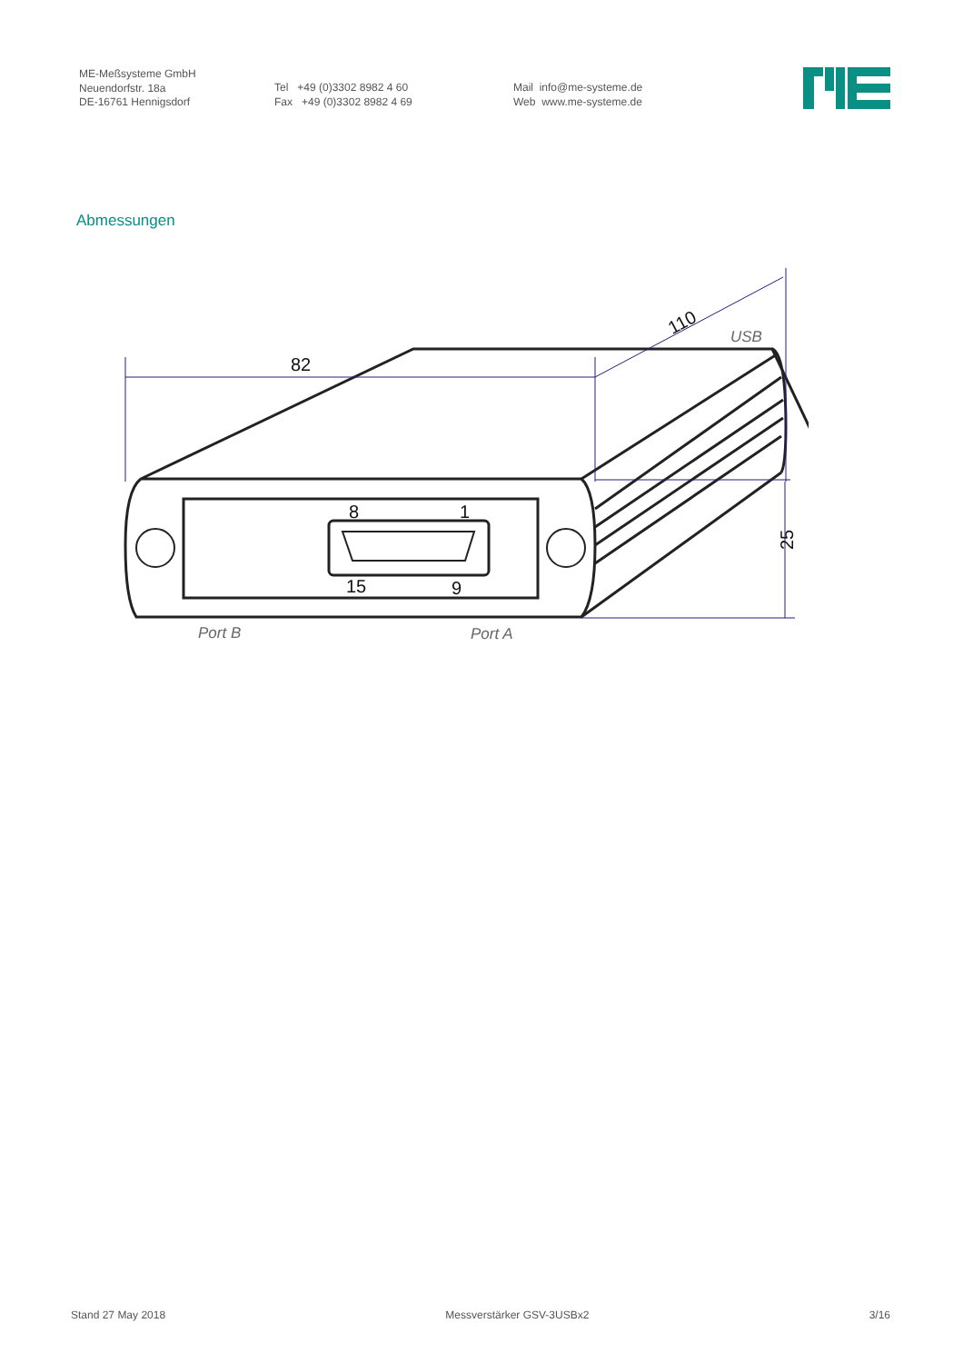ME-Meßsysteme GmbH
Neuendorfstr. 18a
DE-16761 Hennigsdorf
Tel +49 (0)3302 8982 4 60
Fax +49 (0)3302 8982 4 69
Mail info@me-systeme.de
Web www.me-systeme.de
Abmessungen
82
110
25
8
1
15
9
USB
Port B
Port A
Stand 27 May 2018 Messverstärker GSV-3USBx2 3/16